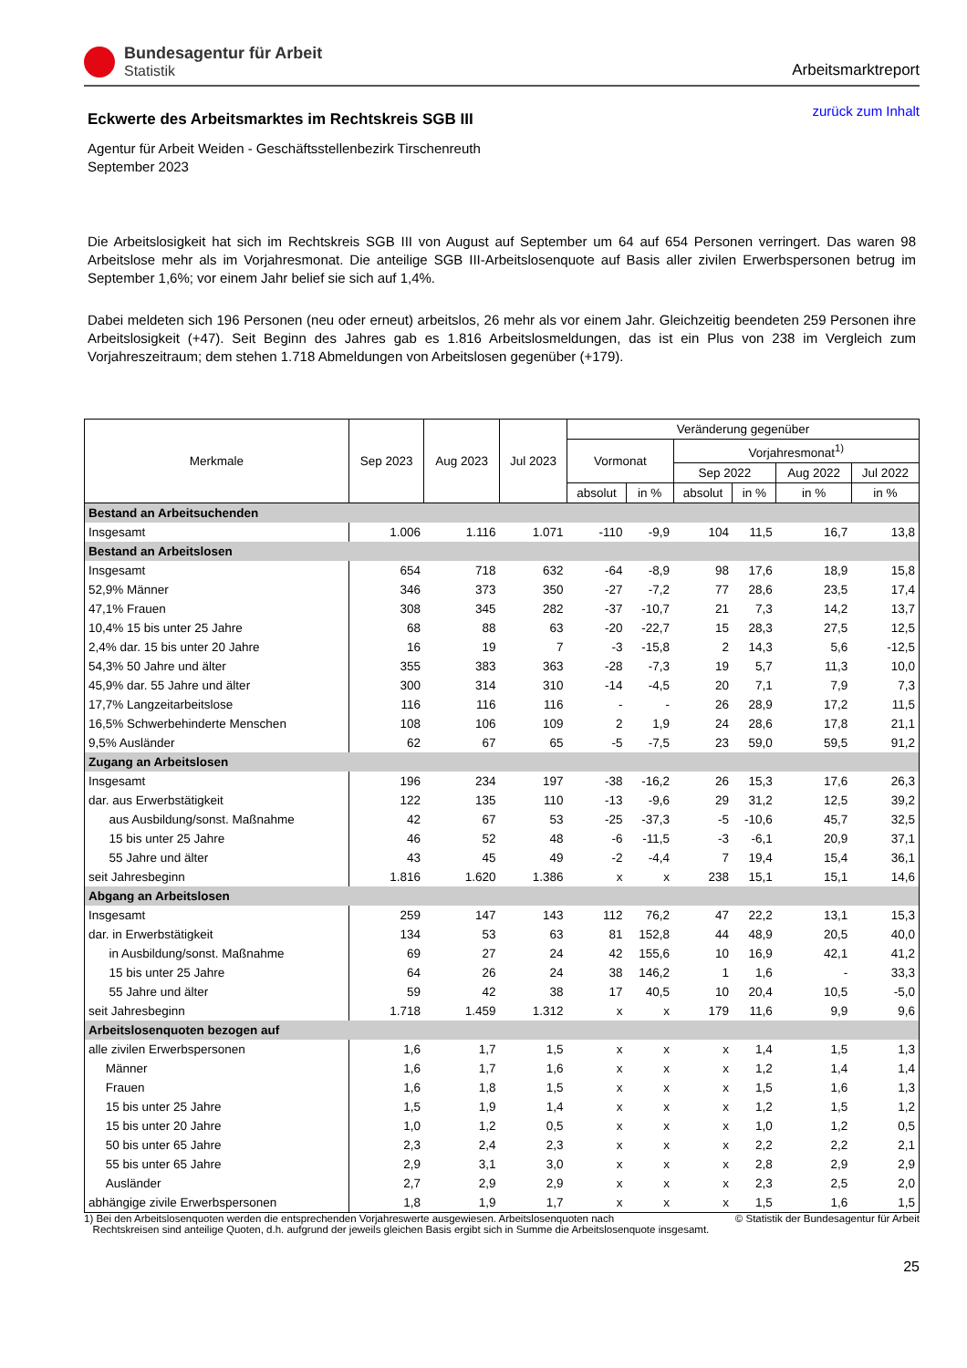Bundesagentur für Arbeit
Statistik
Arbeitsmarktreport
Eckwerte des Arbeitsmarktes im Rechtskreis SGB III
zurück zum Inhalt
Agentur für Arbeit Weiden - Geschäftsstellenbezirk Tirschenreuth
September 2023
Die Arbeitslosigkeit hat sich im Rechtskreis SGB III von August auf September um 64 auf 654 Personen verringert. Das waren 98 Arbeitslose mehr als im Vorjahresmonat. Die anteilige SGB III-Arbeitslosenquote auf Basis aller zivilen Erwerbspersonen betrug im September 1,6%; vor einem Jahr belief sie sich auf 1,4%.
Dabei meldeten sich 196 Personen (neu oder erneut) arbeitslos, 26 mehr als vor einem Jahr. Gleichzeitig beendeten 259 Personen ihre Arbeitslosigkeit (+47). Seit Beginn des Jahres gab es 1.816 Arbeitslosmeldungen, das ist ein Plus von 238 im Vergleich zum Vorjahreszeitraum; dem stehen 1.718 Abmeldungen von Arbeitslosen gegenüber (+179).
| Merkmale | Sep 2023 | Aug 2023 | Jul 2023 | Veränderung gegenüber | | | | | |
| --- | --- | --- | --- | --- | --- | --- | --- | --- | --- |
| | | | | Vormonat | | Vorjahresmonat<sup>1)</sup> | | | |
| | | | | | | Sep 2022 | | Aug 2022 | Jul 2022 |
| | | | | absolut | in % | absolut | in % | in % | in % |
| Bestand an Arbeitsuchenden | | | | | | | | | |
| Insgesamt | 1.006 | 1.116 | 1.071 | -110 | -9,9 | 104 | 11,5 | 16,7 | 13,8 |
| Bestand an Arbeitslosen | | | | | | | | | |
| Insgesamt | 654 | 718 | 632 | -64 | -8,9 | 98 | 17,6 | 18,9 | 15,8 |
| 52,9% Männer | 346 | 373 | 350 | -27 | -7,2 | 77 | 28,6 | 23,5 | 17,4 |
| 47,1% Frauen | 308 | 345 | 282 | -37 | -10,7 | 21 | 7,3 | 14,2 | 13,7 |
| 10,4% 15 bis unter 25 Jahre | 68 | 88 | 63 | -20 | -22,7 | 15 | 28,3 | 27,5 | 12,5 |
| 2,4% dar. 15 bis unter 20 Jahre | 16 | 19 | 7 | -3 | -15,8 | 2 | 14,3 | 5,6 | -12,5 |
| 54,3% 50 Jahre und älter | 355 | 383 | 363 | -28 | -7,3 | 19 | 5,7 | 11,3 | 10,0 |
| 45,9% dar. 55 Jahre und älter | 300 | 314 | 310 | -14 | -4,5 | 20 | 7,1 | 7,9 | 7,3 |
| 17,7% Langzeitarbeitslose | 116 | 116 | 116 | - | - | 26 | 28,9 | 17,2 | 11,5 |
| 16,5% Schwerbehinderte Menschen | 108 | 106 | 109 | 2 | 1,9 | 24 | 28,6 | 17,8 | 21,1 |
| 9,5% Ausländer | 62 | 67 | 65 | -5 | -7,5 | 23 | 59,0 | 59,5 | 91,2 |
| Zugang an Arbeitslosen | | | | | | | | | |
| Insgesamt | 196 | 234 | 197 | -38 | -16,2 | 26 | 15,3 | 17,6 | 26,3 |
| dar. aus Erwerbstätigkeit | 122 | 135 | 110 | -13 | -9,6 | 29 | 31,2 | 12,5 | 39,2 |
| aus Ausbildung/sonst. Maßnahme | 42 | 67 | 53 | -25 | -37,3 | -5 | -10,6 | 45,7 | 32,5 |
| 15 bis unter 25 Jahre | 46 | 52 | 48 | -6 | -11,5 | -3 | -6,1 | 20,9 | 37,1 |
| 55 Jahre und älter | 43 | 45 | 49 | -2 | -4,4 | 7 | 19,4 | 15,4 | 36,1 |
| seit Jahresbeginn | 1.816 | 1.620 | 1.386 | x | x | 238 | 15,1 | 15,1 | 14,6 |
| Abgang an Arbeitslosen | | | | | | | | | |
| Insgesamt | 259 | 147 | 143 | 112 | 76,2 | 47 | 22,2 | 13,1 | 15,3 |
| dar. in Erwerbstätigkeit | 134 | 53 | 63 | 81 | 152,8 | 44 | 48,9 | 20,5 | 40,0 |
| in Ausbildung/sonst. Maßnahme | 69 | 27 | 24 | 42 | 155,6 | 10 | 16,9 | 42,1 | 41,2 |
| 15 bis unter 25 Jahre | 64 | 26 | 24 | 38 | 146,2 | 1 | 1,6 | - | 33,3 |
| 55 Jahre und älter | 59 | 42 | 38 | 17 | 40,5 | 10 | 20,4 | 10,5 | -5,0 |
| seit Jahresbeginn | 1.718 | 1.459 | 1.312 | x | x | 179 | 11,6 | 9,9 | 9,6 |
| Arbeitslosenquoten bezogen auf | | | | | | | | | |
| alle zivilen Erwerbspersonen | 1,6 | 1,7 | 1,5 | x | x | x | 1,4 | 1,5 | 1,3 |
| Männer | 1,6 | 1,7 | 1,6 | x | x | x | 1,2 | 1,4 | 1,4 |
| Frauen | 1,6 | 1,8 | 1,5 | x | x | x | 1,5 | 1,6 | 1,3 |
| 15 bis unter 25 Jahre | 1,5 | 1,9 | 1,4 | x | x | x | 1,2 | 1,5 | 1,2 |
| 15 bis unter 20 Jahre | 1,0 | 1,2 | 0,5 | x | x | x | 1,0 | 1,2 | 0,5 |
| 50 bis unter 65 Jahre | 2,3 | 2,4 | 2,3 | x | x | x | 2,2 | 2,2 | 2,1 |
| 55 bis unter 65 Jahre | 2,9 | 3,1 | 3,0 | x | x | x | 2,8 | 2,9 | 2,9 |
| Ausländer | 2,7 | 2,9 | 2,9 | x | x | x | 2,3 | 2,5 | 2,0 |
| abhängige zivile Erwerbspersonen | 1,8 | 1,9 | 1,7 | x | x | x | 1,5 | 1,6 | 1,5 |
1) Bei den Arbeitslosenquoten werden die entsprechenden Vorjahreswerte ausgewiesen. Arbeitslosenquoten nach
Rechtskreisen sind anteilige Quoten, d.h. aufgrund der jeweils gleichen Basis ergibt sich in Summe die Arbeitslosenquote insgesamt.
© Statistik der Bundesagentur für Arbeit
25